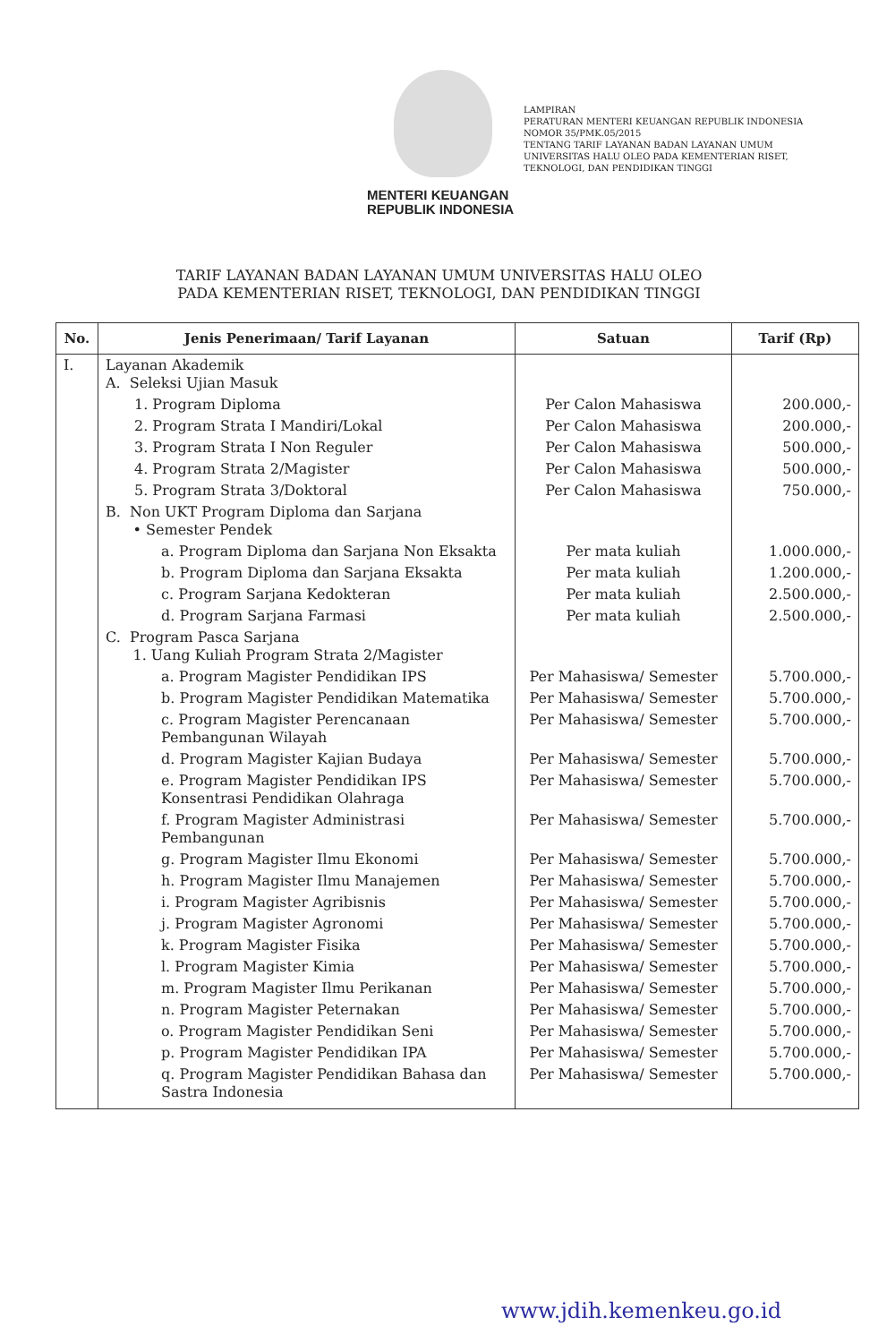MENTERI KEUANGAN
REPUBLIK INDONESIA
LAMPIRAN
PERATURAN MENTERI KEUANGAN REPUBLIK INDONESIA
NOMOR 35/PMK.05/2015
TENTANG TARIF LAYANAN BADAN LAYANAN UMUM UNIVERSITAS HALU OLEO PADA KEMENTERIAN RISET, TEKNOLOGI, DAN PENDIDIKAN TINGGI
TARIF LAYANAN BADAN LAYANAN UMUM UNIVERSITAS HALU OLEO
PADA KEMENTERIAN RISET, TEKNOLOGI, DAN PENDIDIKAN TINGGI
| No. | Jenis Penerimaan/ Tarif Layanan | Satuan | Tarif (Rp) |
| --- | --- | --- | --- |
| I. | Layanan Akademik A. Seleksi Ujian Masuk | | |
| | 1. Program Diploma | Per Calon Mahasiswa | 200.000,- |
| | 2. Program Strata I Mandiri/Lokal | Per Calon Mahasiswa | 200.000,- |
| | 3. Program Strata I Non Reguler | Per Calon Mahasiswa | 500.000,- |
| | 4. Program Strata 2/Magister | Per Calon Mahasiswa | 500.000,- |
| | 5. Program Strata 3/Doktoral | Per Calon Mahasiswa | 750.000,- |
| | B. Non UKT Program Diploma dan Sarjana • Semester Pendek | | |
| | a. Program Diploma dan Sarjana Non Eksakta | Per mata kuliah | 1.000.000,- |
| | b. Program Diploma dan Sarjana Eksakta | Per mata kuliah | 1.200.000,- |
| | c. Program Sarjana Kedokteran | Per mata kuliah | 2.500.000,- |
| | d. Program Sarjana Farmasi | Per mata kuliah | 2.500.000,- |
| | C. Program Pasca Sarjana 1. Uang Kuliah Program Strata 2/Magister | | |
| | a. Program Magister Pendidikan IPS | Per Mahasiswa/ Semester | 5.700.000,- |
| | b. Program Magister Pendidikan Matematika | Per Mahasiswa/ Semester | 5.700.000,- |
| | c. Program Magister Perencanaan Pembangunan Wilayah | Per Mahasiswa/ Semester | 5.700.000,- |
| | d. Program Magister Kajian Budaya | Per Mahasiswa/ Semester | 5.700.000,- |
| | e. Program Magister Pendidikan IPS Konsentrasi Pendidikan Olahraga | Per Mahasiswa/ Semester | 5.700.000,- |
| | f. Program Magister Administrasi Pembangunan | Per Mahasiswa/ Semester | 5.700.000,- |
| | g. Program Magister Ilmu Ekonomi | Per Mahasiswa/ Semester | 5.700.000,- |
| | h. Program Magister Ilmu Manajemen | Per Mahasiswa/ Semester | 5.700.000,- |
| | i. Program Magister Agribisnis | Per Mahasiswa/ Semester | 5.700.000,- |
| | j. Program Magister Agronomi | Per Mahasiswa/ Semester | 5.700.000,- |
| | k. Program Magister Fisika | Per Mahasiswa/ Semester | 5.700.000,- |
| | l. Program Magister Kimia | Per Mahasiswa/ Semester | 5.700.000,- |
| | m. Program Magister Ilmu Perikanan | Per Mahasiswa/ Semester | 5.700.000,- |
| | n. Program Magister Peternakan | Per Mahasiswa/ Semester | 5.700.000,- |
| | o. Program Magister Pendidikan Seni | Per Mahasiswa/ Semester | 5.700.000,- |
| | p. Program Magister Pendidikan IPA | Per Mahasiswa/ Semester | 5.700.000,- |
| | q. Program Magister Pendidikan Bahasa dan Sastra Indonesia | Per Mahasiswa/ Semester | 5.700.000,- |
www.jdih.kemenkeu.go.id